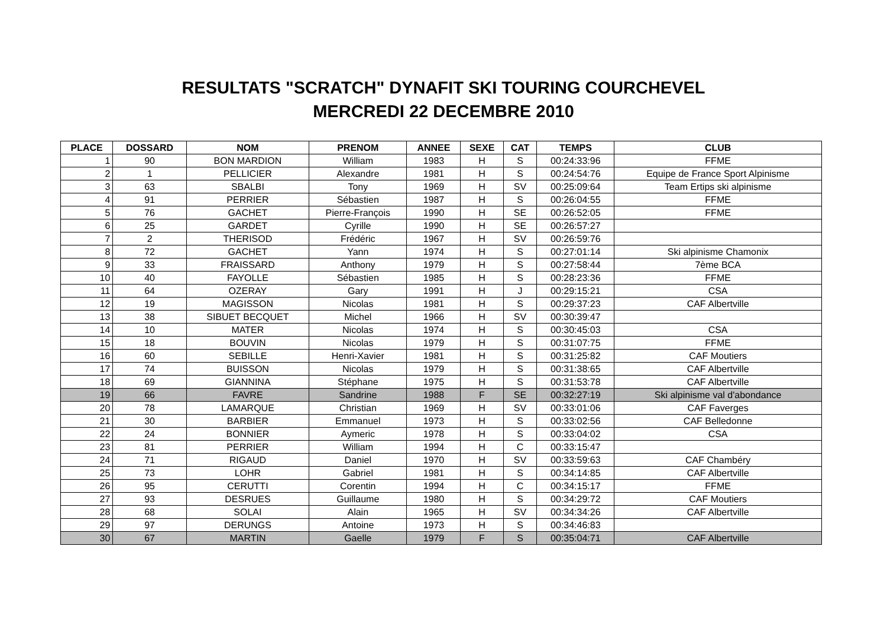RESULTATS "SCRATCH" DYNAFIT SKI TOURING COURCHEVEL
MERCREDI 22 DECEMBRE 2010
| PLACE | DOSSARD | NOM | PRENOM | ANNEE | SEXE | CAT | TEMPS | CLUB |
| --- | --- | --- | --- | --- | --- | --- | --- | --- |
| 1 | 90 | BON MARDION | William | 1983 | H | S | 00:24:33:96 | FFME |
| 2 | 1 | PELLICIER | Alexandre | 1981 | H | S | 00:24:54:76 | Equipe de France Sport Alpinisme |
| 3 | 63 | SBALBI | Tony | 1969 | H | SV | 00:25:09:64 | Team Ertips ski alpinisme |
| 4 | 91 | PERRIER | Sébastien | 1987 | H | S | 00:26:04:55 | FFME |
| 5 | 76 | GACHET | Pierre-François | 1990 | H | SE | 00:26:52:05 | FFME |
| 6 | 25 | GARDET | Cyrille | 1990 | H | SE | 00:26:57:27 | |
| 7 | 2 | THERISOD | Frédéric | 1967 | H | SV | 00:26:59:76 | |
| 8 | 72 | GACHET | Yann | 1974 | H | S | 00:27:01:14 | Ski alpinisme Chamonix |
| 9 | 33 | FRAISSARD | Anthony | 1979 | H | S | 00:27:58:44 | 7ème BCA |
| 10 | 40 | FAYOLLE | Sébastien | 1985 | H | S | 00:28:23:36 | FFME |
| 11 | 64 | OZERAY | Gary | 1991 | H | J | 00:29:15:21 | CSA |
| 12 | 19 | MAGISSON | Nicolas | 1981 | H | S | 00:29:37:23 | CAF Albertville |
| 13 | 38 | SIBUET BECQUET | Michel | 1966 | H | SV | 00:30:39:47 | |
| 14 | 10 | MATER | Nicolas | 1974 | H | S | 00:30:45:03 | CSA |
| 15 | 18 | BOUVIN | Nicolas | 1979 | H | S | 00:31:07:75 | FFME |
| 16 | 60 | SEBILLE | Henri-Xavier | 1981 | H | S | 00:31:25:82 | CAF Moutiers |
| 17 | 74 | BUISSON | Nicolas | 1979 | H | S | 00:31:38:65 | CAF Albertville |
| 18 | 69 | GIANNINA | Stéphane | 1975 | H | S | 00:31:53:78 | CAF Albertville |
| 19 | 66 | FAVRE | Sandrine | 1988 | F | SE | 00:32:27:19 | Ski alpinisme val d'abondance |
| 20 | 78 | LAMARQUE | Christian | 1969 | H | SV | 00:33:01:06 | CAF Faverges |
| 21 | 30 | BARBIER | Emmanuel | 1973 | H | S | 00:33:02:56 | CAF Belledonne |
| 22 | 24 | BONNIER | Aymeric | 1978 | H | S | 00:33:04:02 | CSA |
| 23 | 81 | PERRIER | William | 1994 | H | C | 00:33:15:47 | |
| 24 | 71 | RIGAUD | Daniel | 1970 | H | SV | 00:33:59:63 | CAF Chambéry |
| 25 | 73 | LOHR | Gabriel | 1981 | H | S | 00:34:14:85 | CAF Albertville |
| 26 | 95 | CERUTTI | Corentin | 1994 | H | C | 00:34:15:17 | FFME |
| 27 | 93 | DESRUES | Guillaume | 1980 | H | S | 00:34:29:72 | CAF Moutiers |
| 28 | 68 | SOLAI | Alain | 1965 | H | SV | 00:34:34:26 | CAF Albertville |
| 29 | 97 | DERUNGS | Antoine | 1973 | H | S | 00:34:46:83 | |
| 30 | 67 | MARTIN | Gaelle | 1979 | F | S | 00:35:04:71 | CAF Albertville |